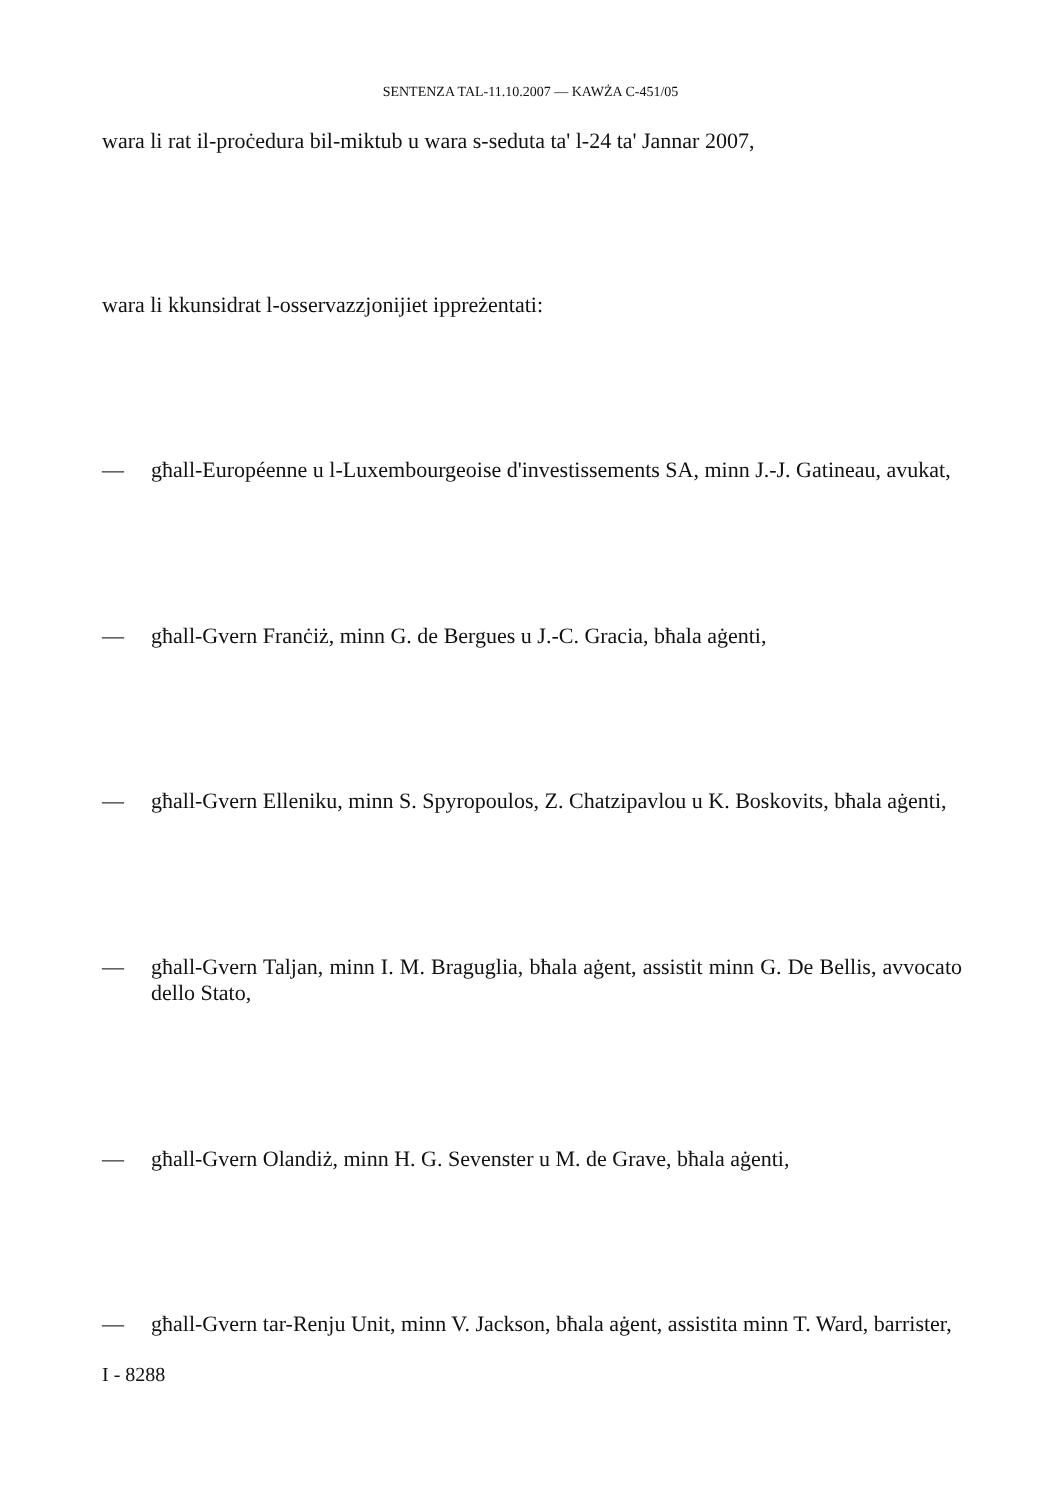SENTENZA TAL-11.10.2007 — KAWŻA C-451/05
wara li rat il-proċedura bil-miktub u wara s-seduta ta' l-24 ta' Jannar 2007,
wara li kkunsidrat l-osservazzjonijiet ippreżentati:
— għall-Européenne u l-Luxembourgeoise d'investissements SA, minn J.-J. Gatineau, avukat,
— għall-Gvern Franċiż, minn G. de Bergues u J.-C. Gracia, bħala aġenti,
— għall-Gvern Elleniku, minn S. Spyropoulos, Z. Chatzipavlou u K. Boskovits, bħala aġenti,
— għall-Gvern Taljan, minn I. M. Braguglia, bħala aġent, assistit minn G. De Bellis, avvocato dello Stato,
— għall-Gvern Olandiż, minn H. G. Sevenster u M. de Grave, bħala aġenti,
— għall-Gvern tar-Renju Unit, minn V. Jackson, bħala aġent, assistita minn T. Ward, barrister,
I - 8288